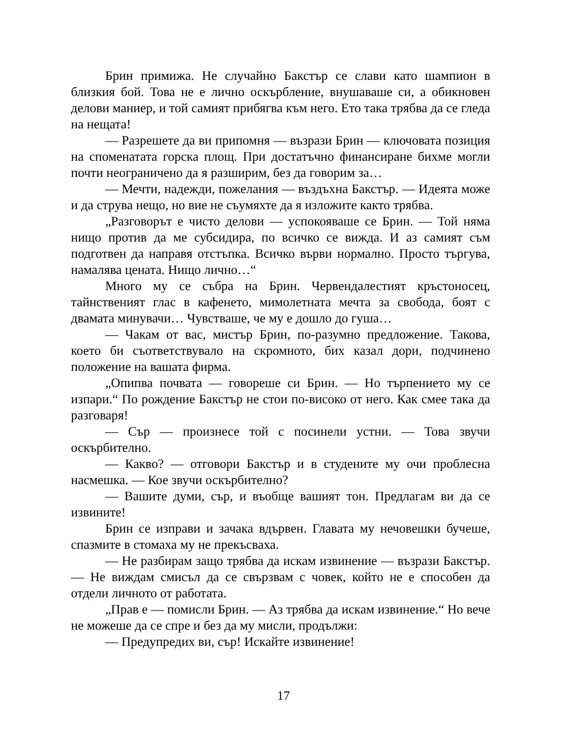Брин примижа. Не случайно Бакстър се слави като шампион в близкия бой. Това не е лично оскърбление, внушаваше си, а обикновен делови маниер, и той самият прибягва към него. Ето така трябва да се гледа на нещата!
— Разрешете да ви припомня — възрази Брин — ключовата позиция на споменатата горска площ. При достатъчно финансиране бихме могли почти неограничено да я разширим, без да говорим за…
— Мечти, надежди, пожелания — въздъхна Бакстър. — Идеята може и да струва нещо, но вие не съумяхте да я изложите както трябва.
„Разговорът е чисто делови — успокояваше се Брин. — Той няма нищо против да ме субсидира, по всичко се вижда. И аз самият съм подготвен да направя отстъпка. Всичко върви нормално. Просто търгува, намалява цената. Нищо лично…“
Много му се събра на Брин. Червендалестият кръстоносец, тайнственият глас в кафенето, мимолетната мечта за свобода, боят с двамата минувачи… Чувстваше, че му е дошло до гуша…
— Чакам от вас, мистър Брин, по-разумно предложение. Такова, което би съответствувало на скромното, бих казал дори, подчинено положение на вашата фирма.
„Опипва почвата — говореше си Брин. — Но търпението му се изпари.“ По рождение Бакстър не стои по-високо от него. Как смее така да разговаря!
— Сър — произнесе той с посинели устни. — Това звучи оскърбително.
— Какво? — отговори Бакстър и в студените му очи проблесна насмешка. — Кое звучи оскърбително?
— Вашите думи, сър, и въобще вашият тон. Предлагам ви да се извините!
Брин се изправи и зачака вдървен. Главата му нечовешки бучеше, спазмите в стомаха му не прекъсваха.
— Не разбирам защо трябва да искам извинение — възрази Бакстър. — Не виждам смисъл да се свързвам с човек, който не е способен да отдели личното от работата.
„Прав е — помисли Брин. — Аз трябва да искам извинение.“ Но вече не можеше да се спре и без да му мисли, продължи:
— Предупредих ви, сър! Искайте извинение!
17